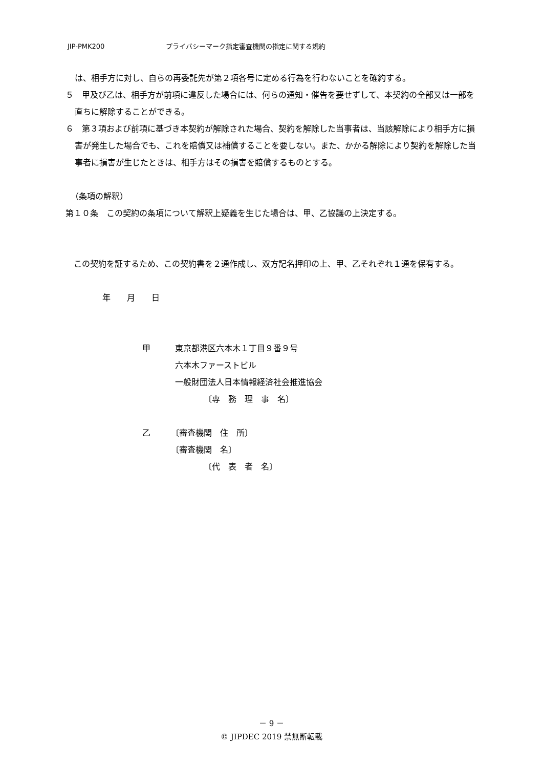JIP-PMK200 プライバシーマーク指定審査機関の指定に関する規約
は、相手方に対し、自らの再委託先が第２項各号に定める行為を行わないことを確約する。
５　甲及び乙は、相手方が前項に違反した場合には、何らの通知・催告を要せずして、本契約の全部又は一部を直ちに解除することができる。
６　第３項および前項に基づき本契約が解除された場合、契約を解除した当事者は、当該解除により相手方に損害が発生した場合でも、これを賠償又は補償することを要しない。また、かかる解除により契約を解除した当事者に損害が生じたときは、相手方はその損害を賠償するものとする。
（条項の解釈）
第１０条　この契約の条項について解釈上疑義を生じた場合は、甲、乙協議の上決定する。
　この契約を証するため、この契約書を２通作成し、双方記名押印の上、甲、乙それぞれ１通を保有する。
年　　月　　日
甲　　　東京都港区六本木１丁目９番９号
　　　　六本木ファーストビル
　　　　一般財団法人日本情報経済社会推進協会
　　　　　　　　〔専　務　理　事　名〕
乙　　　〔審査機関　住　所〕
　　　　〔審査機関　名〕
　　　　　　　　〔代　表　者　名〕
－ 9 －
© JIPDEC 2019 禁無断転載